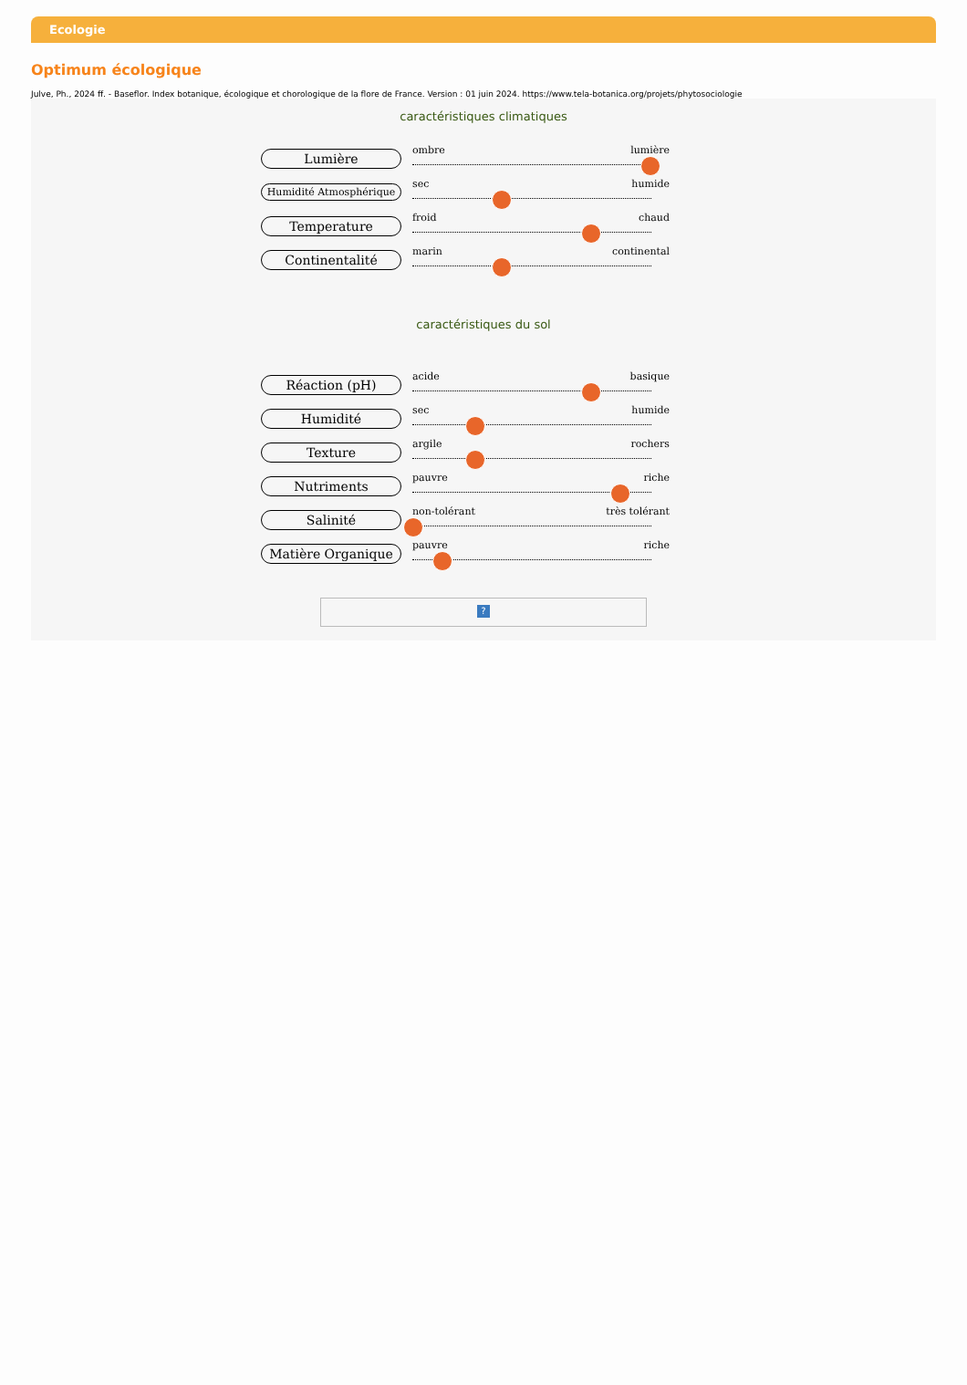Ecologie
Optimum écologique
Julve, Ph., 2024 ff. - Baseflor. Index botanique, écologique et chorologique de la flore de France. Version : 01 juin 2024. https://www.tela-botanica.org/projets/phytosociologie
caractéristiques climatiques
Lumière
ombre lumière
Humidité Atmosphérique
sec humide
Temperature
froid chaud
Continentalité
marin continental
caractéristiques du sol
Réaction (pH)
acide basique
Humidité
sec humide
Texture
argile rochers
Nutriments
pauvre riche
Salinité
non-tolérant très tolérant
Matière Organique
pauvre riche
?